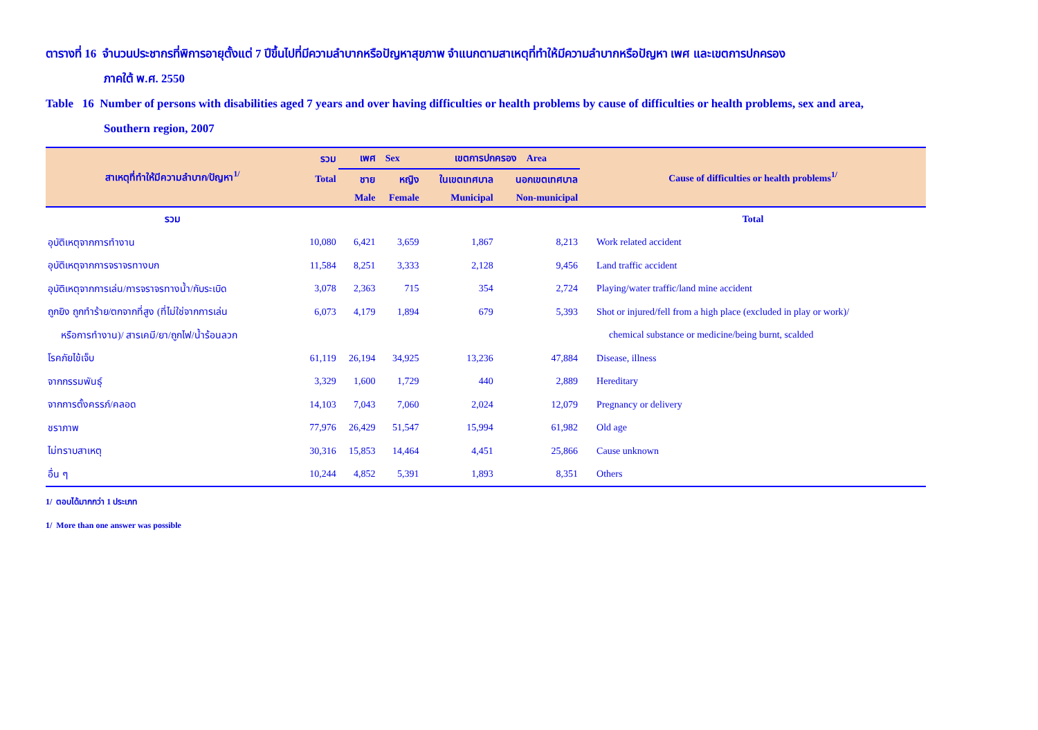ตารางที่ 16 จำนวนประชากรที่พิการอายุตั้งแต่ 7 ปีขึ้นไปที่มีความลำบากหรือปัญหาสุขภาพ จำแนกตามสาเหตุที่ทำให้มีความลำบากหรือปัญหา เพศ และเขตการปกครอง
ภาคใต้ พ.ศ. 2550
Table 16 Number of persons with disabilities aged 7 years and over having difficulties or health problems by cause of difficulties or health problems, sex and area,
Southern region, 2007
| สาเหตุที่ทำให้มีความลำบาก/ปัญหา<sup>1/</sup> | รวม | เพศ Sex | | เขตการปกครอง Area | | Cause of difficulties or health problems<sup>1/</sup> |
| --- | --- | --- | --- | --- | --- | --- |
| | Total | ชาย | หญิง | ในเขตเทศบาล | นอกเขตเทศบาล | |
| | | Male | Female | Municipal | Non-municipal | |
| รวม | | | | | | Total |
| อุบัติเหตุจากการทำงาน | 10,080 | 6,421 | 3,659 | 1,867 | 8,213 | Work related accident |
| อุบัติเหตุจากการจราจรทางบก | 11,584 | 8,251 | 3,333 | 2,128 | 9,456 | Land traffic accident |
| อุบัติเหตุจากการเล่น/การจราจรทางน้ำ/กับระเบิด | 3,078 | 2,363 | 715 | 354 | 2,724 | Playing/water traffic/land mine accident |
| ถูกยิง ถูกทำร้าย/ตกจากที่สูง (ที่ไม่ใช่จากการเล่น | 6,073 | 4,179 | 1,894 | 679 | 5,393 | Shot or injured/fell from a high place (excluded in play or work)/ |
| หรือการทำงาน)/ สารเคมี/ยา/ถูกไฟ/น้ำร้อนลวก | | | | | | chemical substance or medicine/being burnt, scalded |
| โรคภัยไข้เจ็บ | 61,119 | 26,194 | 34,925 | 13,236 | 47,884 | Disease, illness |
| จากกรรมพันธุ์ | 3,329 | 1,600 | 1,729 | 440 | 2,889 | Hereditary |
| จากการตั้งครรภ์/คลอด | 14,103 | 7,043 | 7,060 | 2,024 | 12,079 | Pregnancy or delivery |
| ชราภาพ | 77,976 | 26,429 | 51,547 | 15,994 | 61,982 | Old age |
| ไม่ทราบสาเหตุ | 30,316 | 15,853 | 14,464 | 4,451 | 25,866 | Cause unknown |
| อื่น ๆ | 10,244 | 4,852 | 5,391 | 1,893 | 8,351 | Others |
1/ ตอบได้มากกว่า 1 ประเภท
1/ More than one answer was possible